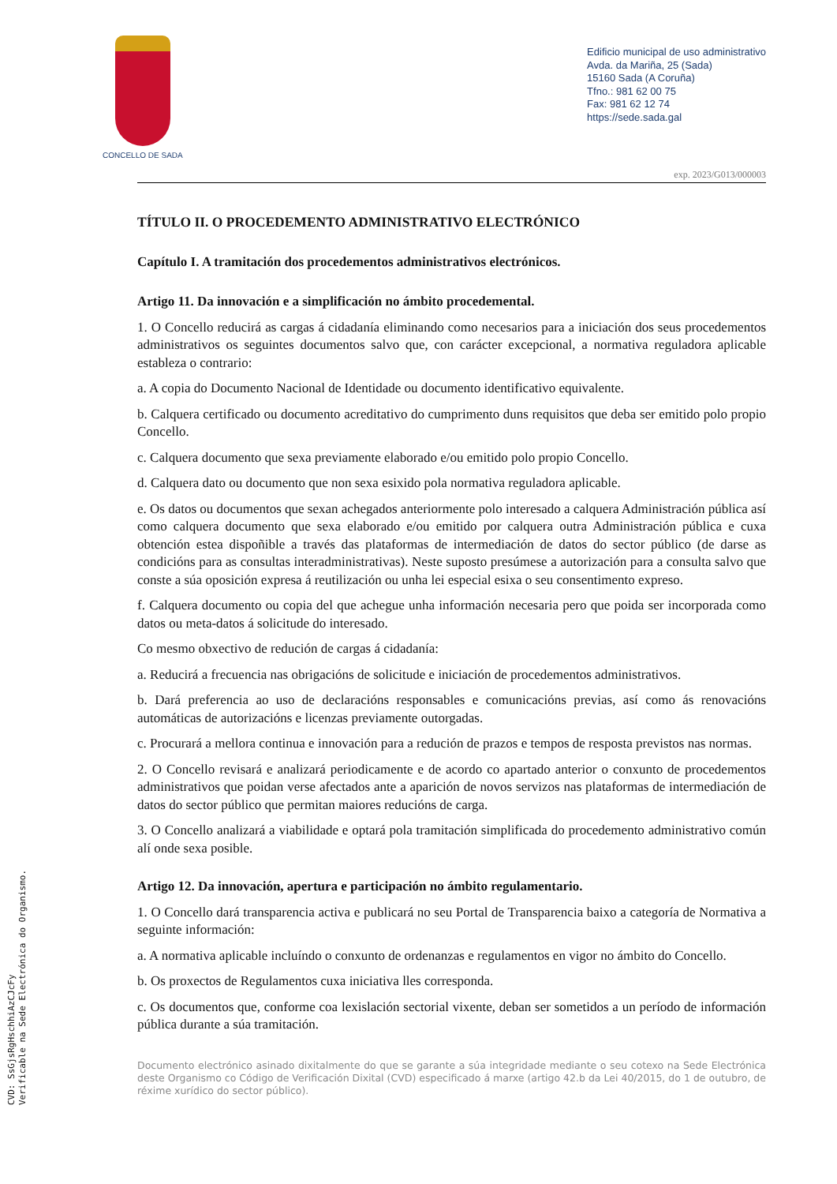CONCELLO DE SADA
Edificio municipal de uso administrativo
Avda. da Mariña, 25 (Sada)
15160 Sada (A Coruña)
Tfno.: 981 62 00 75
Fax: 981 62 12 74
https://sede.sada.gal
exp. 2023/G013/000003
TÍTULO II. O PROCEDEMENTO ADMINISTRATIVO ELECTRÓNICO
Capítulo I. A tramitación dos procedementos administrativos electrónicos.
Artigo 11. Da innovación e a simplificación no ámbito procedemental.
1. O Concello reducirá as cargas á cidadanía eliminando como necesarios para a iniciación dos seus procedementos administrativos os seguintes documentos salvo que, con carácter excepcional, a normativa reguladora aplicable estableza o contrario:
a. A copia do Documento Nacional de Identidade ou documento identificativo equivalente.
b. Calquera certificado ou documento acreditativo do cumprimento duns requisitos que deba ser emitido polo propio Concello.
c. Calquera documento que sexa previamente elaborado e/ou emitido polo propio Concello.
d. Calquera dato ou documento que non sexa esixido pola normativa reguladora aplicable.
e. Os datos ou documentos que sexan achegados anteriormente polo interesado a calquera Administración pública así como calquera documento que sexa elaborado e/ou emitido por calquera outra Administración pública e cuxa obtención estea dispoñible a través das plataformas de intermediación de datos do sector público (de darse as condicións para as consultas interadministrativas). Neste suposto presúmese a autorización para a consulta salvo que conste a súa oposición expresa á reutilización ou unha lei especial esixa o seu consentimento expreso.
f. Calquera documento ou copia del que achegue unha información necesaria pero que poida ser incorporada como datos ou meta-datos á solicitude do interesado.
Co mesmo obxectivo de redución de cargas á cidadanía:
a. Reducirá a frecuencia nas obrigacións de solicitude e iniciación de procedementos administrativos.
b. Dará preferencia ao uso de declaracións responsables e comunicacións previas, así como ás renovacións automáticas de autorizacións e licenzas previamente outorgadas.
c. Procurará a mellora continua e innovación para a redución de prazos e tempos de resposta previstos nas normas.
2. O Concello revisará e analizará periodicamente e de acordo co apartado anterior o conxunto de procedementos administrativos que poidan verse afectados ante a aparición de novos servizos nas plataformas de intermediación de datos do sector público que permitan maiores reducións de carga.
3. O Concello analizará a viabilidade e optará pola tramitación simplificada do procedemento administrativo común alí onde sexa posible.
Artigo 12. Da innovación, apertura e participación no ámbito regulamentario.
1. O Concello dará transparencia activa e publicará no seu Portal de Transparencia baixo a categoría de Normativa a seguinte información:
a. A normativa aplicable incluíndo o conxunto de ordenanzas e regulamentos en vigor no ámbito do Concello.
b. Os proxectos de Regulamentos cuxa iniciativa lles corresponda.
c. Os documentos que, conforme coa lexislación sectorial vixente, deban ser sometidos a un período de información pública durante a súa tramitación.
Documento electrónico asinado dixitalmente do que se garante a súa integridade mediante o seu cotexo na Sede Electrónica deste Organismo co Código de Verificación Dixital (CVD) especificado á marxe (artigo 42.b da Lei 40/2015, do 1 de outubro, de réxime xurídico do sector público).
CVD: SsGjsRgHschhiAzCJcFy
Verificable na Sede Electrónica do Organismo.